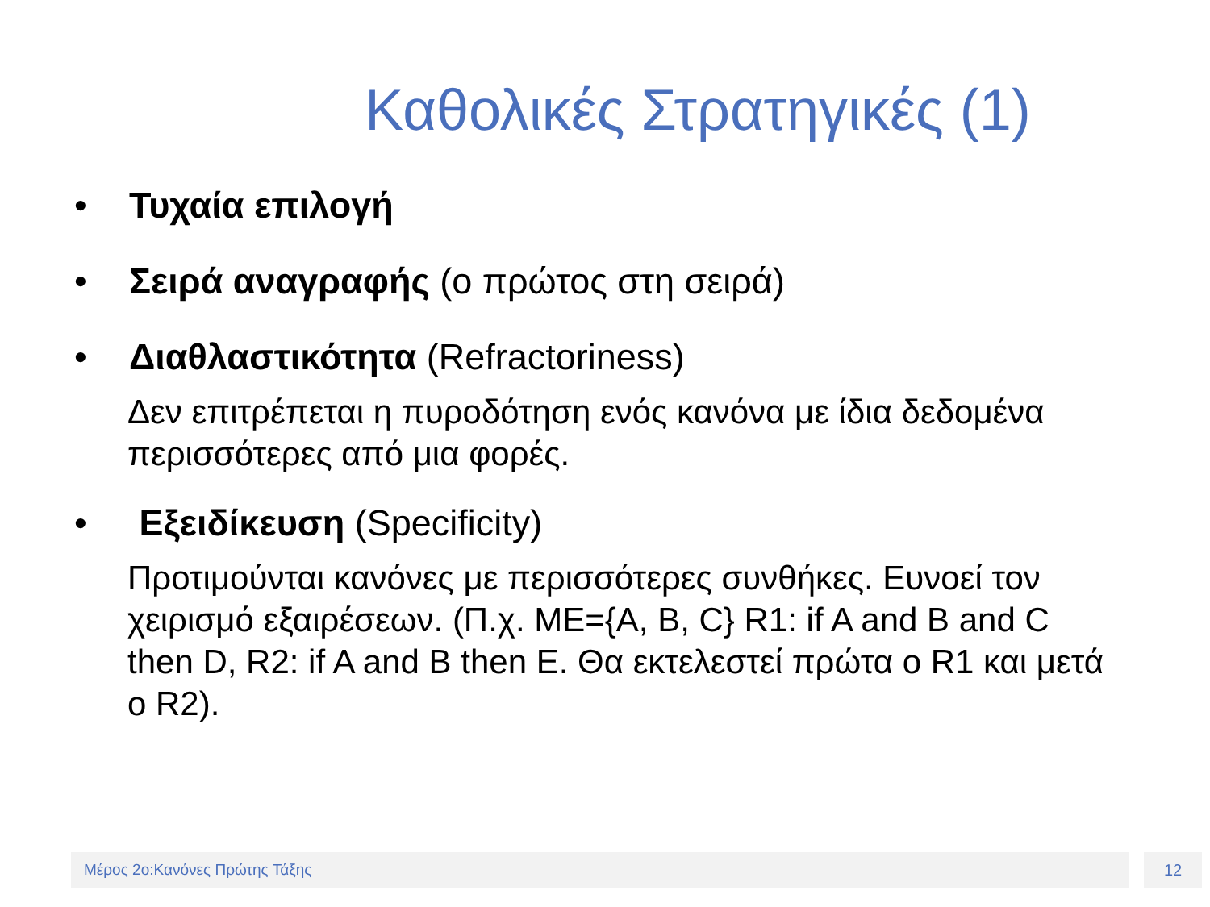Καθολικές Στρατηγικές (1)
• Τυχαία επιλογή
• Σειρά αναγραφής (ο πρώτος στη σειρά)
• Διαθλαστικότητα (Refractoriness)
Δεν επιτρέπεται η πυροδότηση ενός κανόνα με ίδια δεδομένα περισσότερες από μια φορές.
• Εξειδίκευση (Specificity)
Προτιμούνται κανόνες με περισσότερες συνθήκες. Ευνοεί τον χειρισμό εξαιρέσεων. (Π.χ. ΜΕ={A, B, C} R1: if A and B and C then D, R2: if A and B then E. Θα εκτελεστεί πρώτα ο R1 και μετά ο R2).
Μέρος 2ο:Κανόνες Πρώτης Τάξης 12